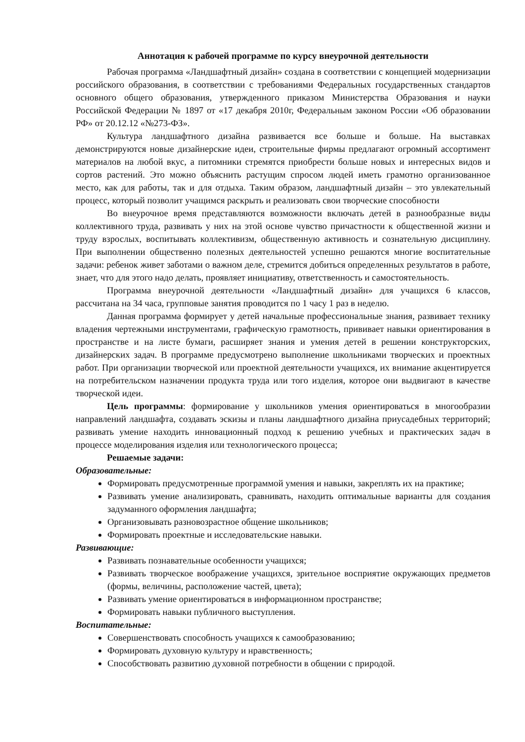Аннотация к рабочей программе по курсу внеурочной деятельности
Рабочая программа «Ландшафтный дизайн» создана в соответствии с концепцией модернизации российского образования, в соответствии с требованиями Федеральных государственных стандартов основного общего образования, утвержденного приказом Министерства Образования и науки Российской Федерации № 1897 от «17 декабря 2010г, Федеральным законом России «Об образовании РФ» от 20.12.12 «№273-ФЗ».
Культура ландшафтного дизайна развивается все больше и больше. На выставках демонстрируются новые дизайнерские идеи, строительные фирмы предлагают огромный ассортимент материалов на любой вкус, а питомники стремятся приобрести больше новых и интересных видов и сортов растений. Это можно объяснить растущим спросом людей иметь грамотно организованное место, как для работы, так и для отдыха. Таким образом, ландшафтный дизайн – это увлекательный процесс, который позволит учащимся раскрыть и реализовать свои творческие способности
Во внеурочное время представляются возможности включать детей в разнообразные виды коллективного труда, развивать у них на этой основе чувство причастности к общественной жизни и труду взрослых, воспитывать коллективизм, общественную активность и сознательную дисциплину. При выполнении общественно полезных деятельностей успешно решаются многие воспитательные задачи: ребенок живет заботами о важном деле, стремится добиться определенных результатов в работе, знает, что для этого надо делать, проявляет инициативу, ответственность и самостоятельность.
Программа внеурочной деятельности «Ландшафтный дизайн» для учащихся 6 классов, рассчитана на 34 часа, групповые занятия проводится по 1 часу 1 раз в неделю.
Данная программа формирует у детей начальные профессиональные знания, развивает технику владения чертежными инструментами, графическую грамотность, прививает навыки ориентирования в пространстве и на листе бумаги, расширяет знания и умения детей в решении конструкторских, дизайнерских задач. В программе предусмотрено выполнение школьниками творческих и проектных работ. При организации творческой или проектной деятельности учащихся, их внимание акцентируется на потребительском назначении продукта труда или того изделия, которое они выдвигают в качестве творческой идеи.
Цель программы: формирование у школьников умения ориентироваться в многообразии направлений ландшафта, создавать эскизы и планы ландшафтного дизайна приусадебных территорий; развивать умение находить инновационный подход к решению учебных и практических задач в процессе моделирования изделия или технологического процесса;
Решаемые задачи:
Образовательные:
Формировать предусмотренные программой умения и навыки, закреплять их на практике;
Развивать умение анализировать, сравнивать, находить оптимальные варианты для создания задуманного оформления ландшафта;
Организовывать разновозрастное общение школьников;
Формировать проектные и исследовательские навыки.
Развивающие:
Развивать познавательные особенности учащихся;
Развивать творческое воображение учащихся, зрительное восприятие окружающих предметов (формы, величины, расположение частей, цвета);
Развивать умение ориентироваться в информационном пространстве;
Формировать навыки публичного выступления.
Воспитательные:
Совершенствовать способность учащихся к самообразованию;
Формировать духовную культуру и нравственность;
Способствовать развитию духовной потребности в общении с природой.